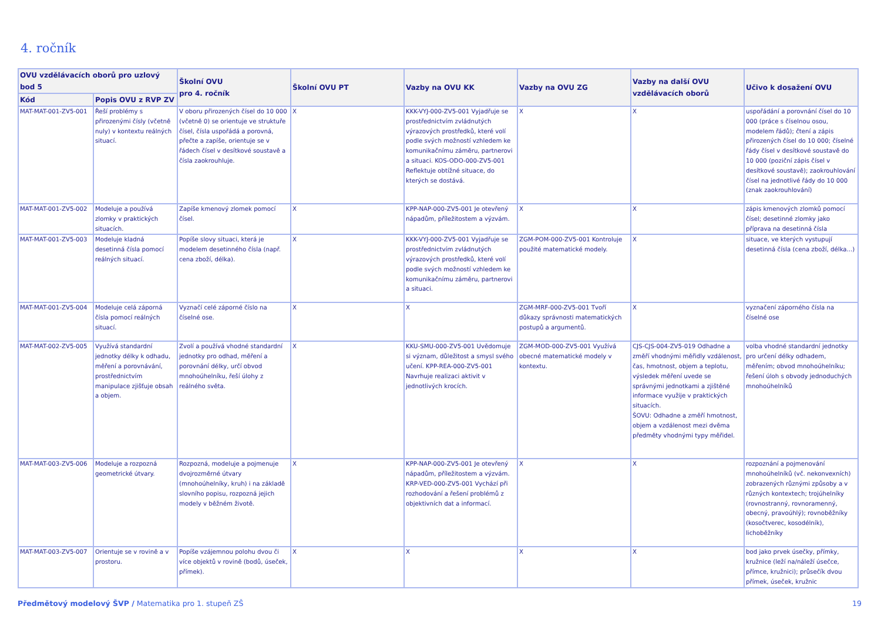4. ročník
| OVU vzdělávacích oborů pro uzlový bod 5 | | Školní OVU pro 4. ročník | Školní OVU PT | Vazby na OVU KK | Vazby na OVU ZG | Vazby na další OVU vzdělávacích oborů | Učivo k dosažení OVU |
| --- | --- | --- | --- | --- | --- | --- | --- |
| Kód | Popis OVU z RVP ZV | | | | | | |
| MAT-MAT-001-ZV5-001 | Řeší problémy s přirozenými čísly (včetně nuly) v kontextu reálných situací. | V oboru přirozených čísel do 10 000 (včetně 0) se orientuje ve struktuře čísel, čísla uspořádá a porovná, přečte a zapíše, orientuje se v řádech čísel v desítkové soustavě a čísla zaokrouhluje. | X | KKK-VYJ-000-ZV5-001 Vyjadřuje se prostřednictvím zvládnutých výrazových prostředků, které volí podle svých možností vzhledem ke komunikačnímu záměru, partnerovi a situaci. KOS-ODO-000-ZV5-001 Reflektuje obtížné situace, do kterých se dostává. | X | X | uspořádání a porovnání čísel do 10 000 (práce s číselnou osou, modelem řádů); čtení a zápis přirozených čísel do 10 000; číselné řády čísel v desítkové soustavě do 10 000 (poziční zápis čísel v desítkové soustavě); zaokrouhlování čísel na jednotlivé řády do 10 000 (znak zaokrouhlování) |
| MAT-MAT-001-ZV5-002 | Modeluje a používá zlomky v praktických situacích. | Zapíše kmenový zlomek pomocí čísel. | X | KPP-NAP-000-ZV5-001 Je otevřený nápadům, příležitostem a výzvám. | X | X | zápis kmenových zlomků pomocí čísel; desetinné zlomky jako příprava na desetinná čísla |
| MAT-MAT-001-ZV5-003 | Modeluje kladná desetinná čísla pomocí reálných situací. | Popíše slovy situaci, která je modelem desetinného čísla (např. cena zboží, délka). | X | KKK-VYJ-000-ZV5-001 Vyjadřuje se prostřednictvím zvládnutých výrazových prostředků, které volí podle svých možností vzhledem ke komunikačnímu záměru, partnerovi a situaci. | ZGM-POM-000-ZV5-001 Kontroluje použité matematické modely. | X | situace, ve kterých vystupují desetinná čísla (cena zboží, délka...) |
| MAT-MAT-001-ZV5-004 | Modeluje celá záporná čísla pomocí reálných situací. | Vyznačí celé záporné číslo na číselné ose. | X | X | ZGM-MRF-000-ZV5-001 Tvoří důkazy správnosti matematických postupů a argumentů. | X | vyznačení záporného čísla na číselné ose |
| MAT-MAT-002-ZV5-005 | Využívá standardní jednotky délky k odhadu, měření a porovnávání, prostřednictvím manipulace zjišťuje obsah a objem. | Zvolí a používá vhodné standardní jednotky pro odhad, měření a porovnání délky, určí obvod mnohoúhelníku, řeší úlohy z reálného světa. | X | KKU-SMU-000-ZV5-001 Uvědomuje si význam, důležitost a smysl svého učení. KPP-REA-000-ZV5-001 Navrhuje realizaci aktivit v jednotlivých krocích. | ZGM-MOD-000-ZV5-001 Využívá obecné matematické modely v kontextu. | CJS-CJS-004-ZV5-019 Odhadne a změří vhodnými měřidly vzdálenost, čas, hmotnost, objem a teplotu, výsledek měření uvede se správnými jednotkami a zjištěné informace využije v praktických situacích. ŠOVU: Odhadne a změří hmotnost, objem a vzdálenost mezi dvěma předměty vhodnými typy měřidel. | volba vhodné standardní jednotky pro určení délky odhadem, měřením; obvod mnohoúhelníku; řešení úloh s obvody jednoduchých mnohoúhelníků |
| MAT-MAT-003-ZV5-006 | Modeluje a rozpozná geometrické útvary. | Rozpozná, modeluje a pojmenuje dvojrozměrné útvary (mnohoúhelníky, kruh) i na základě slovního popisu, rozpozná jejich modely v běžném životě. | X | KPP-NAP-000-ZV5-001 Je otevřený nápadům, příležitostem a výzvám. KRP-VED-000-ZV5-001 Vychází při rozhodování a řešení problémů z objektivních dat a informací. | X | X | rozpoznání a pojmenování mnohoúhelníků (vč. nekonvexních) zobrazených různými způsoby a v různých kontextech; trojúhelníky (rovnostranný, rovnoramenný, obecný, pravoúhlý); rovnoběžníky (kosočtverec, kosodélník), lichoběžníky |
| MAT-MAT-003-ZV5-007 | Orientuje se v rovině a v prostoru. | Popíše vzájemnou polohu dvou či více objektů v rovině (bodů, úseček, přímek). | X | X | X | X | bod jako prvek úsečky, přímky, kružnice (leží na/náleží úsečce, přímce, kružnici); průsečík dvou přímek, úseček, kružnic |
Předmětový modelový ŠVP / Matematika pro 1. stupeň ZŠ 19